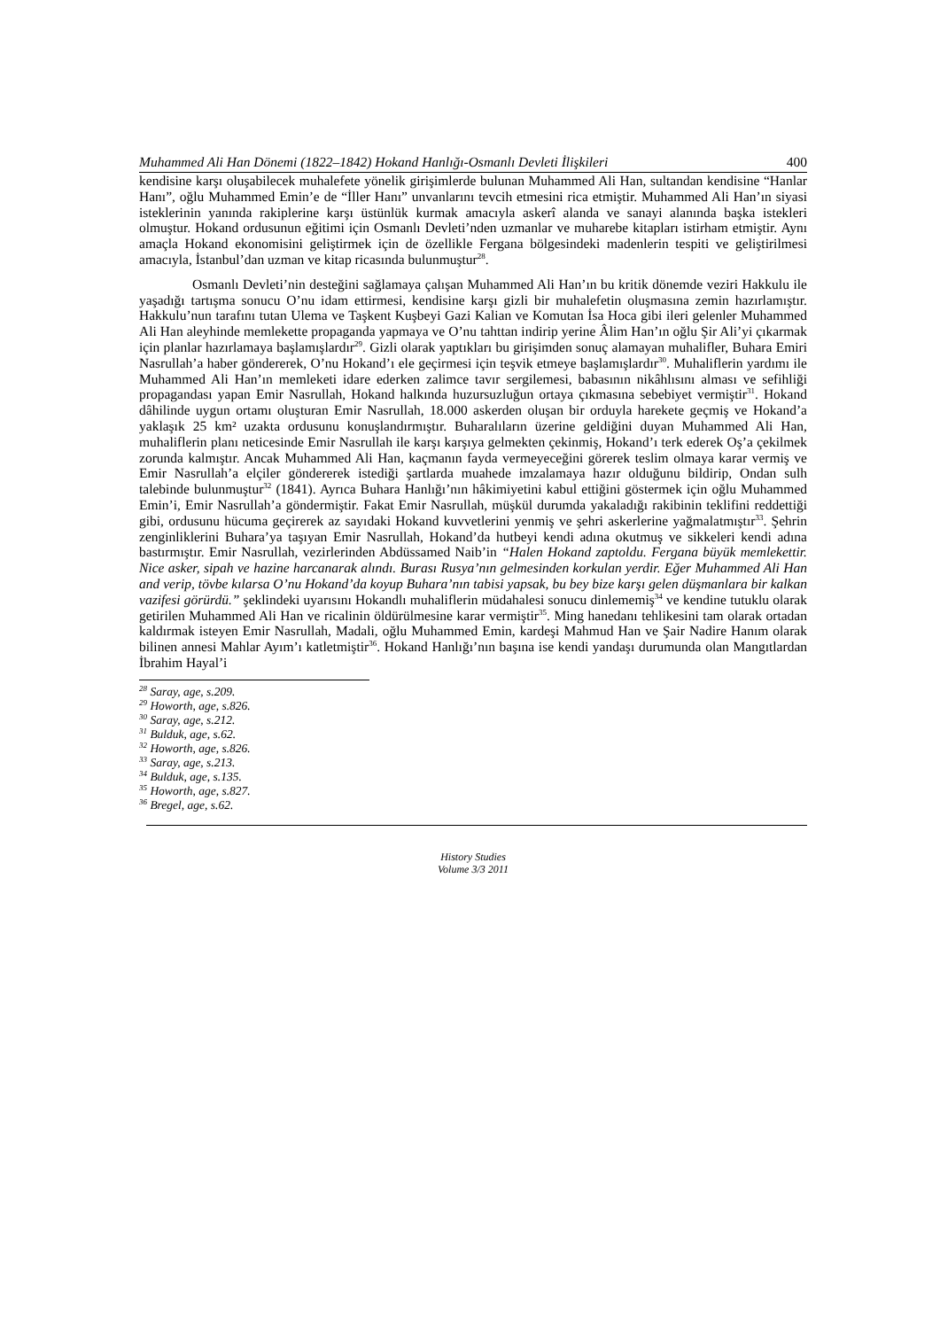Muhammed Ali Han Dönemi (1822–1842) Hokand Hanlığı-Osmanlı Devleti İlişkileri 400
kendisine karşı oluşabilecek muhalefete yönelik girişimlerde bulunan Muhammed Ali Han, sultandan kendisine “Hanlar Hanı”, oğlu Muhammed Emin’e de “İller Hanı” unvanlarını tevcih etmesini rica etmiştir. Muhammed Ali Han’ın siyasi isteklerinin yanında rakiplerine karşı üstünlük kurmak amacıyla askerî alanda ve sanayi alanında başka istekleri olmuştur. Hokand ordusunun eğitimi için Osmanlı Devleti’nden uzmanlar ve muharebe kitapları istirham etmiştir. Aynı amaçla Hokand ekonomisini geliştirmek için de özellikle Fergana bölgesindeki madenlerin tespiti ve geliştirilmesi amacıyla, İstanbul’dan uzman ve kitap ricasında bulunmuştur<sup>28</sup>.
Osmanlı Devleti’nin desteğini sağlamaya çalışan Muhammed Ali Han’ın bu kritik dönemde veziri Hakkulu ile yaşadığı tartışma sonucu O’nu idam ettirmesi, kendisine karşı gizli bir muhalefetin oluşmasına zemin hazırlamıştır. Hakkulu’nun tarafını tutan Ulema ve Taşkent Kuşbeyi Gazi Kalian ve Komutan İsa Hoca gibi ileri gelenler Muhammed Ali Han aleyhinde memlekette propaganda yapmaya ve O’nu tahttan indirip yerine Âlim Han’ın oğlu Şir Ali’yi çıkarmak için planlar hazırlamaya başlamışlardır<sup>29</sup>. Gizli olarak yaptıkları bu girişimden sonuç alamayan muhalifler, Buhara Emiri Nasrullah’a haber göndererek, O’nu Hokand’ı ele geçirmesi için teşvik etmeye başlamışlardır<sup>30</sup>. Muhaliflerin yardımı ile Muhammed Ali Han’ın memleketi idare ederken zalimce tavır sergilemesi, babasının nikâhlısını alması ve sefihliği propagandası yapan Emir Nasrullah, Hokand halkında huzursuzluğun ortaya çıkmasına sebebiyet vermiştir<sup>31</sup>. Hokand dâhilinde uygun ortamı oluşturan Emir Nasrullah, 18.000 askerden oluşan bir orduyla harekete geçmiş ve Hokand’a yaklaşık 25 km² uzakta ordusunu konuşlandırmıştır. Buharalıların üzerine geldiğini duyan Muhammed Ali Han, muhaliflerin planı neticesinde Emir Nasrullah ile karşı karşıya gelmekten çekinmiş, Hokand’ı terk ederek Oş’a çekilmek zorunda kalmıştır. Ancak Muhammed Ali Han, kaçmanın fayda vermeyeceğini görerek teslim olmaya karar vermiş ve Emir Nasrullah’a elçiler göndererek istediği şartlarda muahede imzalamaya hazır olduğunu bildirip, Ondan sulh talebinde bulunmuştur<sup>32</sup> (1841). Ayrıca Buhara Hanlığı’nın hâkimiyetini kabul ettiğini göstermek için oğlu Muhammed Emin’i, Emir Nasrullah’a göndermiştir. Fakat Emir Nasrullah, müşkül durumda yakaladığı rakibinin teklifini reddettiği gibi, ordusunu hücuma geçirerek az sayıdaki Hokand kuvvetlerini yenmiş ve şehri askerlerine yağmalatmıştır<sup>33</sup>. Şehrin zenginliklerini Buhara’ya taşıyan Emir Nasrullah, Hokand’da hutbeyi kendi adına okutmuş ve sikkeleri kendi adına bastırmıştır. Emir Nasrullah, vezirlerinden Abdüssamed Naib’in “Halen Hokand zaptoldu. Fergana büyük memlekettir. Nice asker, sipah ve hazine harcanarak alındı. Burası Rusya’nın gelmesinden korkulan yerdir. Eğer Muhammed Ali Han and verip, tövbe kılarsa O’nu Hokand’da koyup Buhara’nın tabisi yapsak, bu bey bize karşı gelen düşmanlara bir kalkan vazifesi görürdü.” şeklindeki uyarısını Hokandlı muhaliflerin müdahalesi sonucu dinlememiş<sup>34</sup> ve kendine tutuklu olarak getirilen Muhammed Ali Han ve ricalinin öldürülmesine karar vermiştir<sup>35</sup>. Ming hanedanı tehlikesini tam olarak ortadan kaldırmak isteyen Emir Nasrullah, Madali, oğlu Muhammed Emin, kardeşi Mahmud Han ve Şair Nadire Hanım olarak bilinen annesi Mahlar Ayım’ı katletmiştir<sup>36</sup>. Hokand Hanlığı’nın başına ise kendi yandaşı durumunda olan Mangıtlardan İbrahim Hayal’i
<sup>28</sup> Saray, age, s.209.
<sup>29</sup> Howorth, age, s.826.
<sup>30</sup> Saray, age, s.212.
<sup>31</sup> Bulduk, age, s.62.
<sup>32</sup> Howorth, age, s.826.
<sup>33</sup> Saray, age, s.213.
<sup>34</sup> Bulduk, age, s.135.
<sup>35</sup> Howorth, age, s.827.
<sup>36</sup> Bregel, age, s.62.
History Studies
Volume 3/3 2011